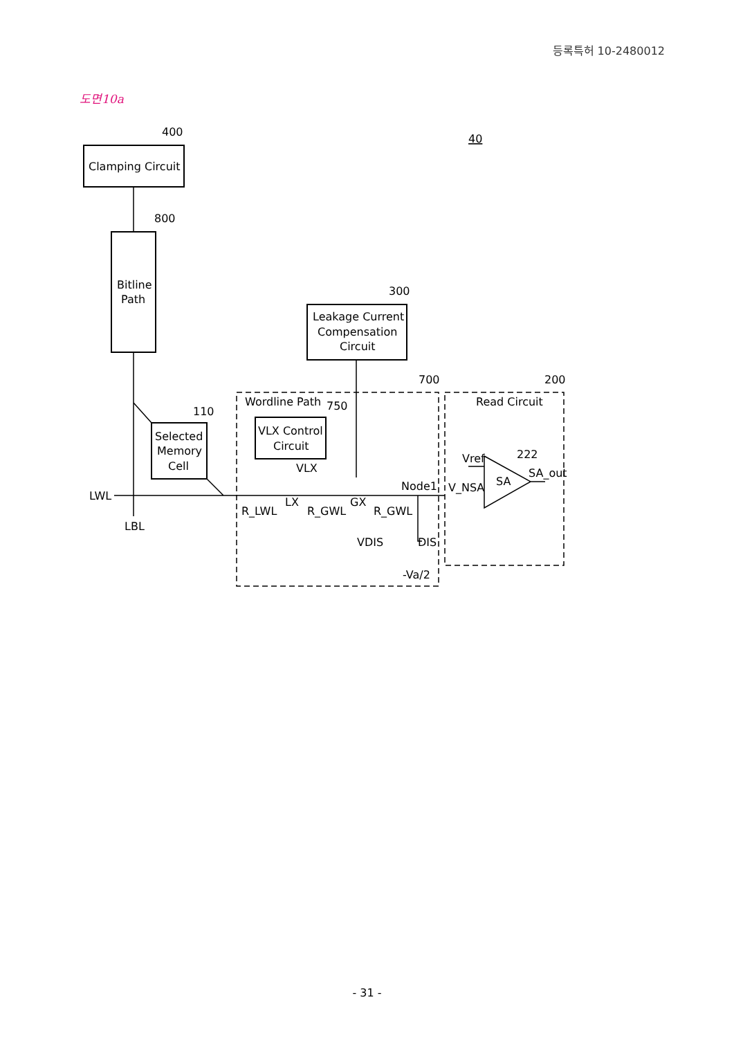등록특허 10-2480012
도면10a
Clamping Circuit
400
800
Bitline
Path
300
Leakage Current
Compensation
Circuit
700
200
Wordline Path
750
Read Circuit
110
Selected
Memory
Cell
VLX Control
Circuit
VLX
Vref
222
SA_out
SA
Node1
V_NSA
LWL
LX
GX
R_LWL
R_GWL
R_GWL
LBL
VDIS
DIS
-Va/2
40
- 31 -